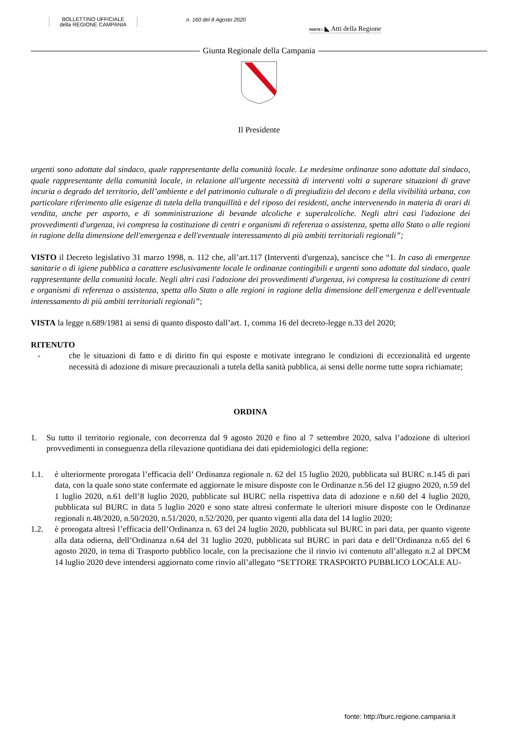BOLLETTINO UFFICIALE
della REGIONE CAMPANIA
n. 160 del 8 Agosto 2020
PARTE I ◣ Atti della Regione
Giunta Regionale della Campania
Il Presidente
urgenti sono adottate dal sindaco, quale rappresentante della comunità locale. Le medesime ordinanze sono adottate dal sindaco, quale rappresentante della comunità locale, in relazione all'urgente necessità di interventi volti a superare situazioni di grave incuria o degrado del territorio, dell’ambiente e del patrimonio culturale o di pregiudizio del decoro e della vivibilità urbana, con particolare riferimento alle esigenze di tutela della tranquillità e del riposo dei residenti, anche intervenendo in materia di orari di vendita, anche per asporto, e di somministrazione di bevande alcoliche e superalcoliche. Negli altri casi l'adozione dei provvedimenti d'urgenza, ivi compresa la costituzione di centri e organismi di referenza o assistenza, spetta allo Stato o alle regioni in ragione della dimensione dell'emergenza e dell'eventuale interessamento di più ambiti territoriali regionali”;
VISTO il Decreto legislativo 31 marzo 1998, n. 112 che, all’art.117 (Interventi d'urgenza), sancisce che “1. In caso di emergenze sanitarie o di igiene pubblica a carattere esclusivamente locale le ordinanze contingibili e urgenti sono adottate dal sindaco, quale rappresentante della comunità locale. Negli altri casi l'adozione dei provvedimenti d'urgenza, ivi compresa la costituzione di centri e organismi di referenza o assistenza, spetta allo Stato o alle regioni in ragione della dimensione dell'emergenza e dell'eventuale interessamento di più ambiti territoriali regionali”;
VISTA la legge n.689/1981 ai sensi di quanto disposto dall’art. 1, comma 16 del decreto-legge n.33 del 2020;
RITENUTO
- che le situazioni di fatto e di diritto fin qui esposte e motivate integrano le condizioni di eccezionalità ed urgente necessità di adozione di misure precauzionali a tutela della sanità pubblica, ai sensi delle norme tutte sopra richiamate;
ORDINA
1. Su tutto il territorio regionale, con decorrenza dal 9 agosto 2020 e fino al 7 settembre 2020, salva l’adozione di ulteriori provvedimenti in conseguenza della rilevazione quotidiana dei dati epidemiologici della regione:
1.1. è ulteriormente prorogata l’efficacia dell’ Ordinanza regionale n. 62 del 15 luglio 2020, pubblicata sul BURC n.145 di pari data, con la quale sono state confermate ed aggiornate le misure disposte con le Ordinanze n.56 del 12 giugno 2020, n.59 del 1 luglio 2020, n.61 dell’8 luglio 2020, pubblicate sul BURC nella rispettiva data di adozione e n.60 del 4 luglio 2020, pubblicata sul BURC in data 5 luglio 2020 e sono state altresì confermate le ulteriori misure disposte con le Ordinanze regionali n.48/2020, n.50/2020, n.51/2020, n.52/2020, per quanto vigenti alla data del 14 luglio 2020;
1.2. è prorogata altresì l’efficacia dell’Ordinanza n. 63 del 24 luglio 2020, pubblicata sul BURC in pari data, per quanto vigente alla data odierna, dell’Ordinanza n.64 del 31 luglio 2020, pubblicata sul BURC in pari data e dell’Ordinanza n.65 del 6 agosto 2020, in tema di Trasporto pubblico locale, con la precisazione che il rinvio ivi contenuto all’allegato n.2 al DPCM 14 luglio 2020 deve intendersi aggiornato come rinvio all’allegato “SETTORE TRASPORTO PUBBLICO LOCALE AU-
fonte: http://burc.regione.campania.it